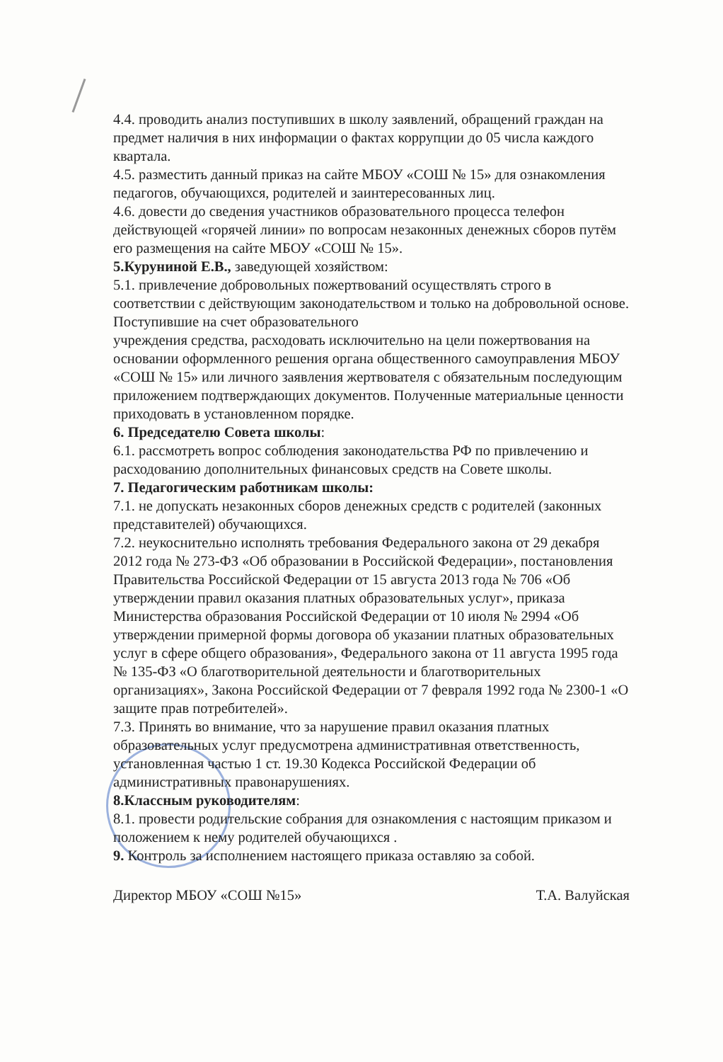4.4. проводить анализ поступивших в школу заявлений, обращений граждан на предмет наличия в них информации о фактах коррупции до 05 числа каждого квартала.
4.5. разместить данный приказ на сайте МБОУ «СОШ № 15» для ознакомления педагогов, обучающихся, родителей и заинтересованных лиц.
4.6. довести до сведения участников образовательного процесса телефон действующей «горячей линии» по вопросам незаконных денежных сборов путём его размещения на сайте МБОУ «СОШ № 15».
5.Куруниной Е.В., заведующей хозяйством:
5.1. привлечение добровольных пожертвований осуществлять строго в соответствии с действующим законодательством и только на добровольной основе. Поступившие на счет образовательного
учреждения средства, расходовать исключительно на цели пожертвования на основании оформленного решения органа общественного самоуправления МБОУ «СОШ № 15» или личного заявления жертвователя с обязательным последующим приложением подтверждающих документов. Полученные материальные ценности приходовать в установленном порядке.
6. Председателю Совета школы:
6.1. рассмотреть вопрос соблюдения законодательства РФ по привлечению и расходованию дополнительных финансовых средств на Совете школы.
7. Педагогическим работникам школы:
7.1. не допускать незаконных сборов денежных средств с родителей (законных представителей) обучающихся.
7.2. неукоснительно исполнять требования Федерального закона от 29 декабря 2012 года № 273-ФЗ «Об образовании в Российской Федерации», постановления Правительства Российской Федерации от 15 августа 2013 года № 706 «Об утверждении правил оказания платных образовательных услуг», приказа Министерства образования Российской Федерации от 10 июля № 2994 «Об утверждении примерной формы договора об указании платных образовательных услуг в сфере общего образования», Федерального закона от 11 августа 1995 года № 135-ФЗ «О благотворительной деятельности и благотворительных организациях», Закона Российской Федерации от 7 февраля 1992 года № 2300-1 «О защите прав потребителей».
7.3. Принять во внимание, что за нарушение правил оказания платных образовательных услуг предусмотрена административная ответственность, установленная частью 1 ст. 19.30 Кодекса Российской Федерации об административных правонарушениях.
8.Классным руководителям:
8.1. провести родительские собрания для ознакомления с настоящим приказом и положением к нему родителей обучающихся .
9. Контроль за исполнением настоящего приказа оставляю за собой.
Директор МБОУ «СОШ №15» Т.А. Валуйская